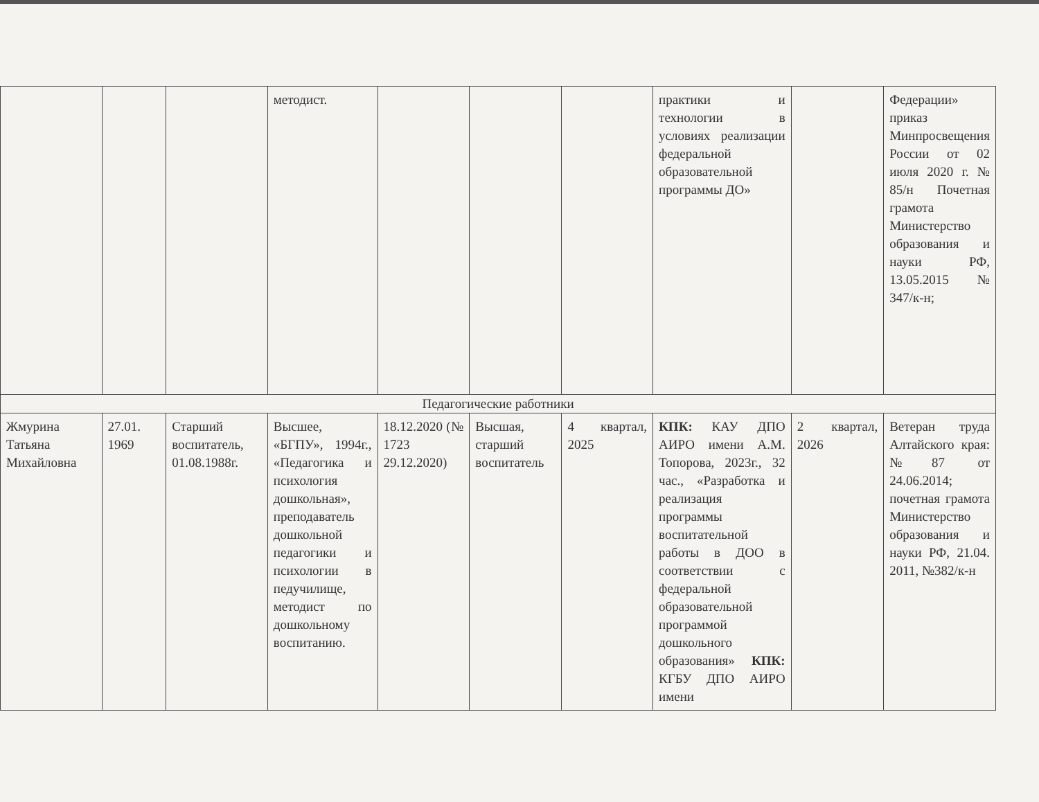| | | | методист. | | | | практики и технологии в условиях реализации федеральной образовательной программы ДО» | | Федерации» приказ Минпросвещения России от 02 июля 2020 г. № 85/н Почетная грамота Министерство образования и науки РФ, 13.05.2015 № 347/к-н; |
| Педагогические работники | | | | | | | | | |
| Жмурина Татьяна Михайловна | 27.01. 1969 | Старший воспитатель, 01.08.1988г. | Высшее, «БГПУ», 1994г., «Педагогика и психология дошкольная», преподаватель дошкольной педагогики и психологии в педучилище, методист по дошкольному воспитанию. | 18.12.2020 (№ 1723 29.12.2020) | Высшая, старший воспитатель | 4 квартал, 2025 | КПК: КАУ ДПО АИРО имени А.М. Топорова, 2023г., 32 час., «Разработка и реализация программы воспитательной работы в ДОО в соответствии с федеральной образовательной программой дошкольного образования» КПК: КГБУ ДПО АИРО имени | 2 квартал, 2026 | Ветеран труда Алтайского края: №87 от 24.06.2014; почетная грамота Министерство образования и науки РФ, 21.04. 2011, №382/к-н |